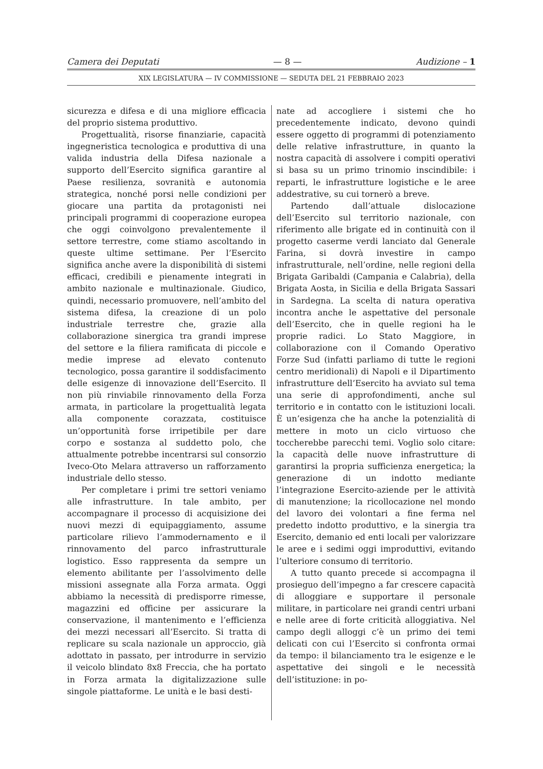Camera dei Deputati — 8 — Audizione – 1
XIX LEGISLATURA — IV COMMISSIONE — SEDUTA DEL 21 FEBBRAIO 2023
sicurezza e difesa e di una migliore efficacia del proprio sistema produttivo.
Progettualità, risorse finanziarie, capacità ingegneristica tecnologica e produttiva di una valida industria della Difesa nazionale a supporto dell’Esercito significa garantire al Paese resilienza, sovranità e autonomia strategica, nonché porsi nelle condizioni per giocare una partita da protagonisti nei principali programmi di cooperazione europea che oggi coinvolgono prevalentemente il settore terrestre, come stiamo ascoltando in queste ultime settimane. Per l’Esercito significa anche avere la disponibilità di sistemi efficaci, credibili e pienamente integrati in ambito nazionale e multinazionale. Giudico, quindi, necessario promuovere, nell’ambito del sistema difesa, la creazione di un polo industriale terrestre che, grazie alla collaborazione sinergica tra grandi imprese del settore e la filiera ramificata di piccole e medie imprese ad elevato contenuto tecnologico, possa garantire il soddisfacimento delle esigenze di innovazione dell’Esercito. Il non più rinviabile rinnovamento della Forza armata, in particolare la progettualità legata alla componente corazzata, costituisce un’opportunità forse irripetibile per dare corpo e sostanza al suddetto polo, che attualmente potrebbe incentrarsi sul consorzio Iveco-Oto Melara attraverso un rafforzamento industriale dello stesso.
Per completare i primi tre settori veniamo alle infrastrutture. In tale ambito, per accompagnare il processo di acquisizione dei nuovi mezzi di equipaggiamento, assume particolare rilievo l’ammodernamento e il rinnovamento del parco infrastrutturale logistico. Esso rappresenta da sempre un elemento abilitante per l’assolvimento delle missioni assegnate alla Forza armata. Oggi abbiamo la necessità di predisporre rimesse, magazzini ed officine per assicurare la conservazione, il mantenimento e l’efficienza dei mezzi necessari all’Esercito. Si tratta di replicare su scala nazionale un approccio, già adottato in passato, per introdurre in servizio il veicolo blindato 8x8 Freccia, che ha portato in Forza armata la digitalizzazione sulle singole piattaforme. Le unità e le basi desti-
nate ad accogliere i sistemi che ho precedentemente indicato, devono quindi essere oggetto di programmi di potenziamento delle relative infrastrutture, in quanto la nostra capacità di assolvere i compiti operativi si basa su un primo trinomio inscindibile: i reparti, le infrastrutture logistiche e le aree addestrative, su cui tornerò a breve.
Partendo dall’attuale dislocazione dell’Esercito sul territorio nazionale, con riferimento alle brigate ed in continuità con il progetto caserme verdi lanciato dal Generale Farina, si dovrà investire in campo infrastrutturale, nell’ordine, nelle regioni della Brigata Garibaldi (Campania e Calabria), della Brigata Aosta, in Sicilia e della Brigata Sassari in Sardegna. La scelta di natura operativa incontra anche le aspettative del personale dell’Esercito, che in quelle regioni ha le proprie radici. Lo Stato Maggiore, in collaborazione con il Comando Operativo Forze Sud (infatti parliamo di tutte le regioni centro meridionali) di Napoli e il Dipartimento infrastrutture dell’Esercito ha avviato sul tema una serie di approfondimenti, anche sul territorio e in contatto con le istituzioni locali. È un’esigenza che ha anche la potenzialità di mettere in moto un ciclo virtuoso che toccherebbe parecchi temi. Voglio solo citare: la capacità delle nuove infrastrutture di garantirsi la propria sufficienza energetica; la generazione di un indotto mediante l’integrazione Esercito-aziende per le attività di manutenzione; la ricollocazione nel mondo del lavoro dei volontari a fine ferma nel predetto indotto produttivo, e la sinergia tra Esercito, demanio ed enti locali per valorizzare le aree e i sedimi oggi improduttivi, evitando l’ulteriore consumo di territorio.
A tutto quanto precede si accompagna il prosieguo dell’impegno a far crescere capacità di alloggiare e supportare il personale militare, in particolare nei grandi centri urbani e nelle aree di forte criticità alloggiativa. Nel campo degli alloggi c’è un primo dei temi delicati con cui l’Esercito si confronta ormai da tempo: il bilanciamento tra le esigenze e le aspettative dei singoli e le necessità dell’istituzione: in po-